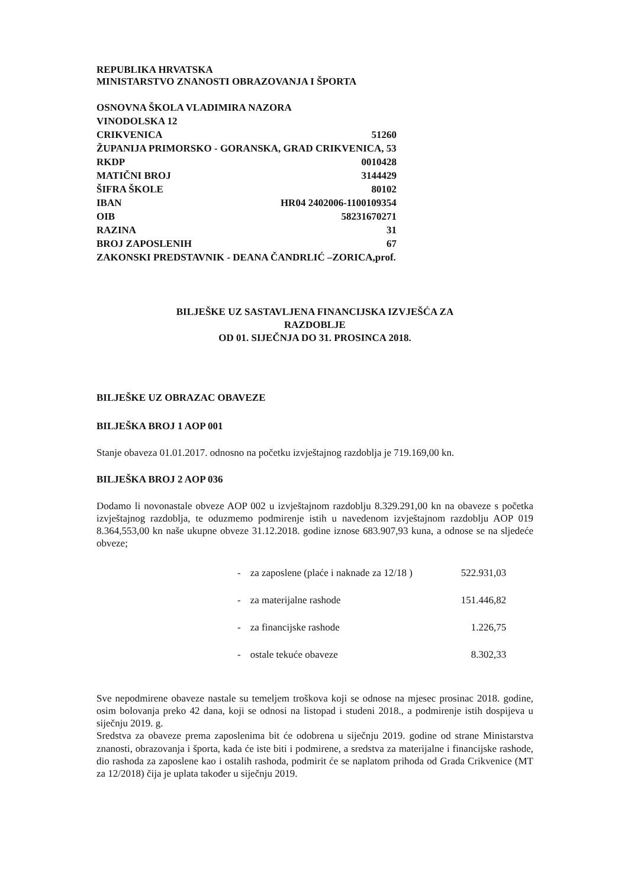REPUBLIKA HRVATSKA
MINISTARSTVO ZNANOSTI OBRAZOVANJA I ŠPORTA
| OSNOVNA ŠKOLA VLADIMIRA NAZORA | |
| VINODOLSKA 12 | |
| CRIKVENICA | 51260 |
| ŽUPANIJA PRIMORSKO - GORANSKA, GRAD CRIKVENICA, 53 | |
| RKDP | 0010428 |
| MATIČNI BROJ | 3144429 |
| ŠIFRA ŠKOLE | 80102 |
| IBAN | HR04 2402006-1100109354 |
| OIB | 58231670271 |
| RAZINA | 31 |
| BROJ ZAPOSLENIH | 67 |
| ZAKONSKI PREDSTAVNIK - DEANA ČANDRLIĆ –ZORICA,prof. | |
BILJEŠKE UZ SASTAVLJENA FINANCIJSKA IZVJEŠĆA ZA
RAZDOBLJE
OD 01. SIJEČNJA DO 31. PROSINCA 2018.
BILJEŠKE UZ OBRAZAC OBAVEZE
BILJEŠKA BROJ 1 AOP 001
Stanje obaveza 01.01.2017. odnosno na početku izvještajnog razdoblja je 719.169,00 kn.
BILJEŠKA BROJ 2 AOP 036
Dodamo li novonastale obveze AOP 002 u izvještajnom razdoblju 8.329.291,00 kn na obaveze s početka izvještajnog razdoblja, te oduzmemo podmirenje istih u navedenom izvještajnom razdoblju AOP 019 8.364,553,00 kn naše ukupne obveze 31.12.2018. godine iznose 683.907,93 kuna, a odnose se na sljedeće obveze;
| - | za zaposlene (plaće i naknade za 12/18 ) | 522.931,03 |
| - | za materijalne rashode | 151.446,82 |
| - | za financijske rashode | 1.226,75 |
| - | ostale tekuće obaveze | 8.302,33 |
Sve nepodmirene obaveze nastale su temeljem troškova koji se odnose na mjesec prosinac 2018. godine, osim bolovanja preko 42 dana, koji se odnosi na listopad i studeni 2018., a podmirenje istih dospijeva u siječnju 2019. g.
Sredstva za obaveze prema zaposlenima bit će odobrena u siječnju 2019. godine od strane Ministarstva znanosti, obrazovanja i športa, kada će iste biti i podmirene, a sredstva za materijalne i financijske rashode, dio rashoda za zaposlene kao i ostalih rashoda, podmirit će se naplatom prihoda od Grada Crikvenice (MT za 12/2018) čija je uplata također u siječnju 2019.